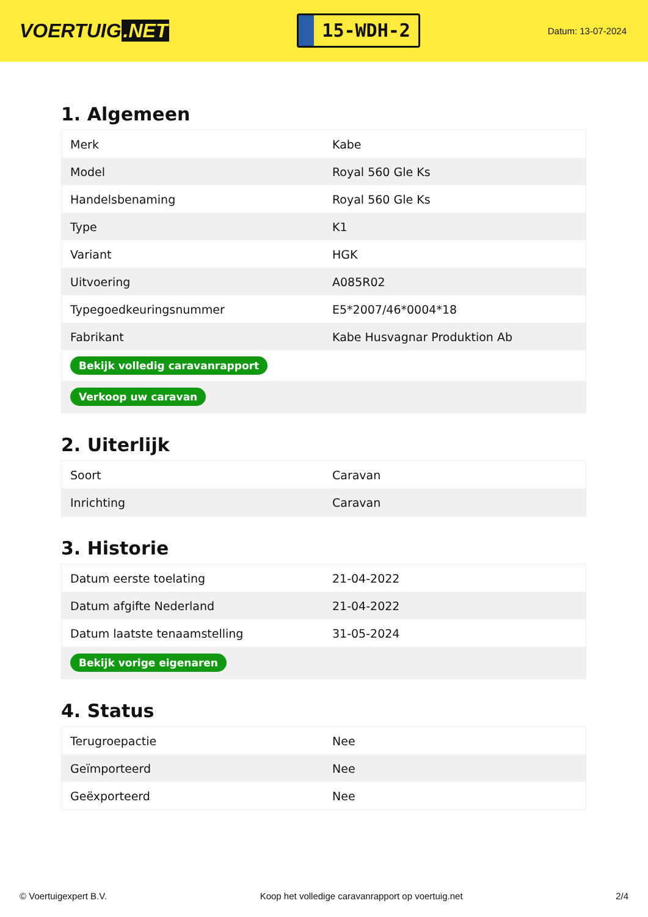VOERTUIG.NET
15-WDH-2
Datum: 13-07-2024
1. Algemeen
| Merk | Kabe |
| Model | Royal 560 Gle Ks |
| Handelsbenaming | Royal 560 Gle Ks |
| Type | K1 |
| Variant | HGK |
| Uitvoering | A085R02 |
| Typegoedkeuringsnummer | E5*2007/46*0004*18 |
| Fabrikant | Kabe Husvagnar Produktion Ab |
| Bekijk volledig caravanrapport | |
| Verkoop uw caravan | |
2. Uiterlijk
| Soort | Caravan |
| Inrichting | Caravan |
3. Historie
| Datum eerste toelating | 21-04-2022 |
| Datum afgifte Nederland | 21-04-2022 |
| Datum laatste tenaamstelling | 31-05-2024 |
| Bekijk vorige eigenaren | |
4. Status
| Terugroepactie | Nee |
| Geïmporteerd | Nee |
| Geëxporteerd | Nee |
© Voertuigexpert B.V. Koop het volledige caravanrapport op voertuig.net 2/4